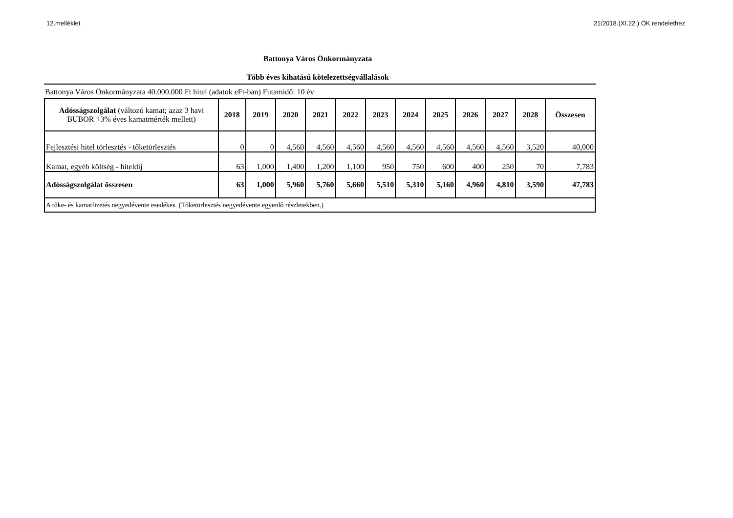12.melléklet 21/2018.(XI.22.) ÖK rendelethez
Battonya Város Önkormányzata
Több éves kihatású kötelezettségvállalások
Battonya Város Önkormányzata 40.000.000 Ft hitel (adatok eFt-ban) Futamidő: 10 év
| Adósságszolgálat (változó kamat; azaz 3 havi BUBOR +3% éves kamatmérték mellett) | 2018 | 2019 | 2020 | 2021 | 2022 | 2023 | 2024 | 2025 | 2026 | 2027 | 2028 | Összesen |
| --- | --- | --- | --- | --- | --- | --- | --- | --- | --- | --- | --- | --- |
| Fejlesztési hitel törlesztés - tőketörlesztés | 0 | 0 | 4,560 | 4,560 | 4,560 | 4,560 | 4,560 | 4,560 | 4,560 | 4,560 | 3,520 | 40,000 |
| Kamat, egyéb költség - hiteldíj | 63 | 1,000 | 1,400 | 1,200 | 1,100 | 950 | 750 | 600 | 400 | 250 | 70 | 7,783 |
| Adósságszolgálat összesen | 63 | 1,000 | 5,960 | 5,760 | 5,660 | 5,510 | 5,310 | 5,160 | 4,960 | 4,810 | 3,590 | 47,783 |
| A tőke- és kamatfizetés negyedévente esedékes. (Tőketörlesztés negyedévente egyenlő részletekben.) | | | | | | | | | | | | |